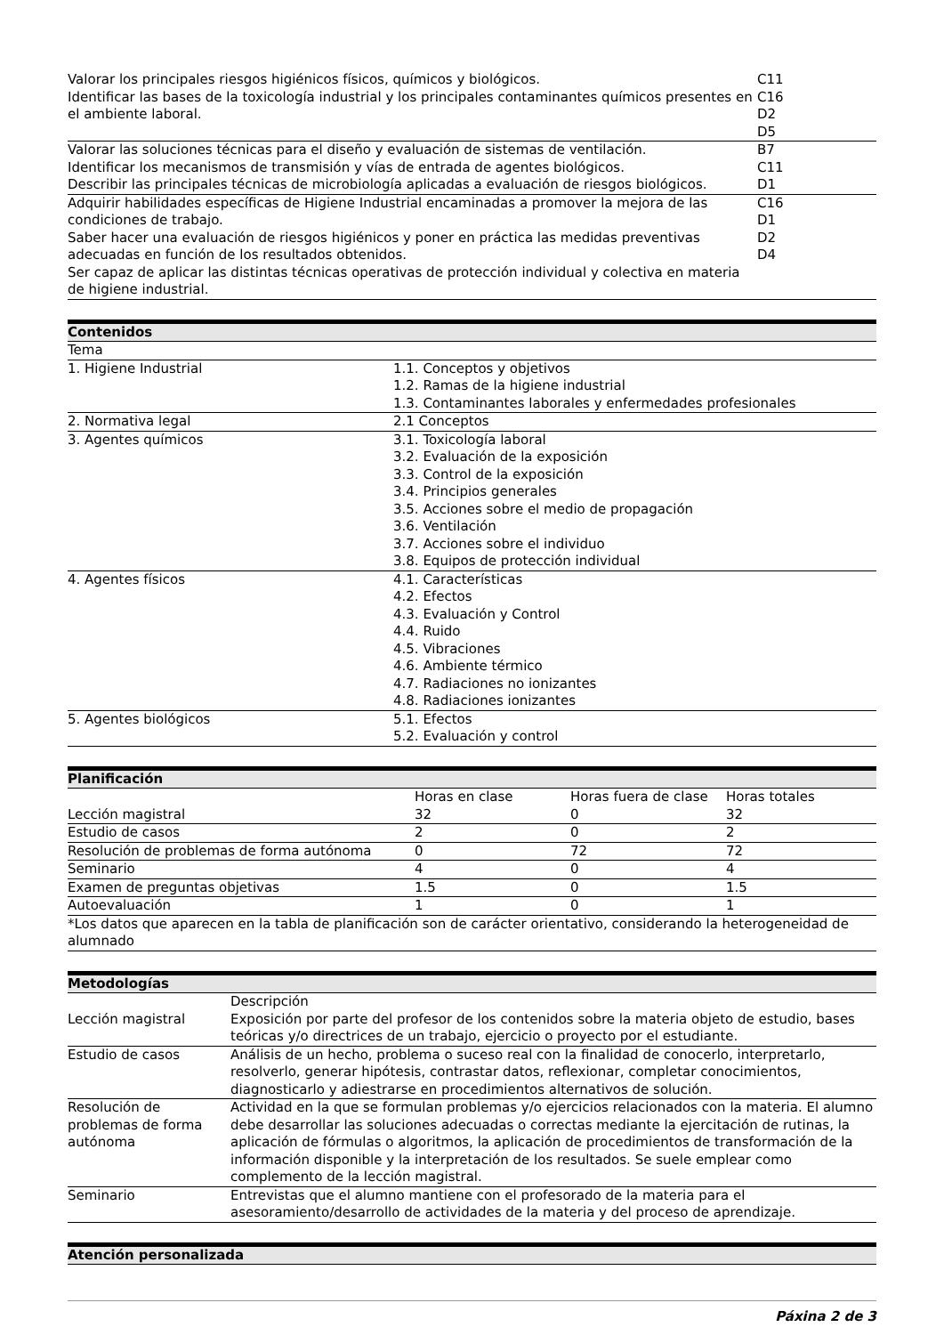| Valorar los principales riesgos higiénicos físicos, químicos y biológicos. Identificar las bases de la toxicología industrial y los principales contaminantes químicos presentes en el ambiente laboral. | C11 C16 D2 D5 |
| Valorar las soluciones técnicas para el diseño y evaluación de sistemas de ventilación. Identificar los mecanismos de transmisión y vías de entrada de agentes biológicos. Describir las principales técnicas de microbiología aplicadas a evaluación de riesgos biológicos. | B7 C11 D1 |
| Adquirir habilidades específicas de Higiene Industrial encaminadas a promover la mejora de las condiciones de trabajo. Saber hacer una evaluación de riesgos higiénicos y poner en práctica las medidas preventivas adecuadas en función de los resultados obtenidos. Ser capaz de aplicar las distintas técnicas operativas de protección individual y colectiva en materia de higiene industrial. | C16 D1 D2 D4 |
| Contenidos | |
| --- | --- |
| Tema | |
| 1. Higiene Industrial | 1.1. Conceptos y objetivos 1.2. Ramas de la higiene industrial 1.3. Contaminantes laborales y enfermedades profesionales |
| 2. Normativa legal | 2.1 Conceptos |
| 3. Agentes químicos | 3.1. Toxicología laboral 3.2. Evaluación de la exposición 3.3. Control de la exposición 3.4. Principios generales 3.5. Acciones sobre el medio de propagación 3.6. Ventilación 3.7. Acciones sobre el individuo 3.8. Equipos de protección individual |
| 4. Agentes físicos | 4.1. Características 4.2. Efectos 4.3. Evaluación y Control 4.4. Ruido 4.5. Vibraciones 4.6. Ambiente térmico 4.7. Radiaciones no ionizantes 4.8. Radiaciones ionizantes |
| 5. Agentes biológicos | 5.1. Efectos 5.2. Evaluación y control |
| Planificación | | | |
| --- | --- | --- | --- |
| | Horas en clase | Horas fuera de clase | Horas totales |
| Lección magistral | 32 | 0 | 32 |
| Estudio de casos | 2 | 0 | 2 |
| Resolución de problemas de forma autónoma | 0 | 72 | 72 |
| Seminario | 4 | 0 | 4 |
| Examen de preguntas objetivas | 1.5 | 0 | 1.5 |
| Autoevaluación | 1 | 0 | 1 |
| *Los datos que aparecen en la tabla de planificación son de carácter orientativo, considerando la heterogeneidad de alumnado | | | |
| Metodologías | |
| --- | --- |
| | Descripción |
| Lección magistral | Exposición por parte del profesor de los contenidos sobre la materia objeto de estudio, bases teóricas y/o directrices de un trabajo, ejercicio o proyecto por el estudiante. |
| Estudio de casos | Análisis de un hecho, problema o suceso real con la finalidad de conocerlo, interpretarlo, resolverlo, generar hipótesis, contrastar datos, reflexionar, completar conocimientos, diagnosticarlo y adiestrarse en procedimientos alternativos de solución. |
| Resolución de problemas de forma autónoma | Actividad en la que se formulan problemas y/o ejercicios relacionados con la materia. El alumno debe desarrollar las soluciones adecuadas o correctas mediante la ejercitación de rutinas, la aplicación de fórmulas o algoritmos, la aplicación de procedimientos de transformación de la información disponible y la interpretación de los resultados. Se suele emplear como complemento de la lección magistral. |
| Seminario | Entrevistas que el alumno mantiene con el profesorado de la materia para el asesoramiento/desarrollo de actividades de la materia y del proceso de aprendizaje. |
| Atención personalizada |
| --- |
Páxina 2 de 3